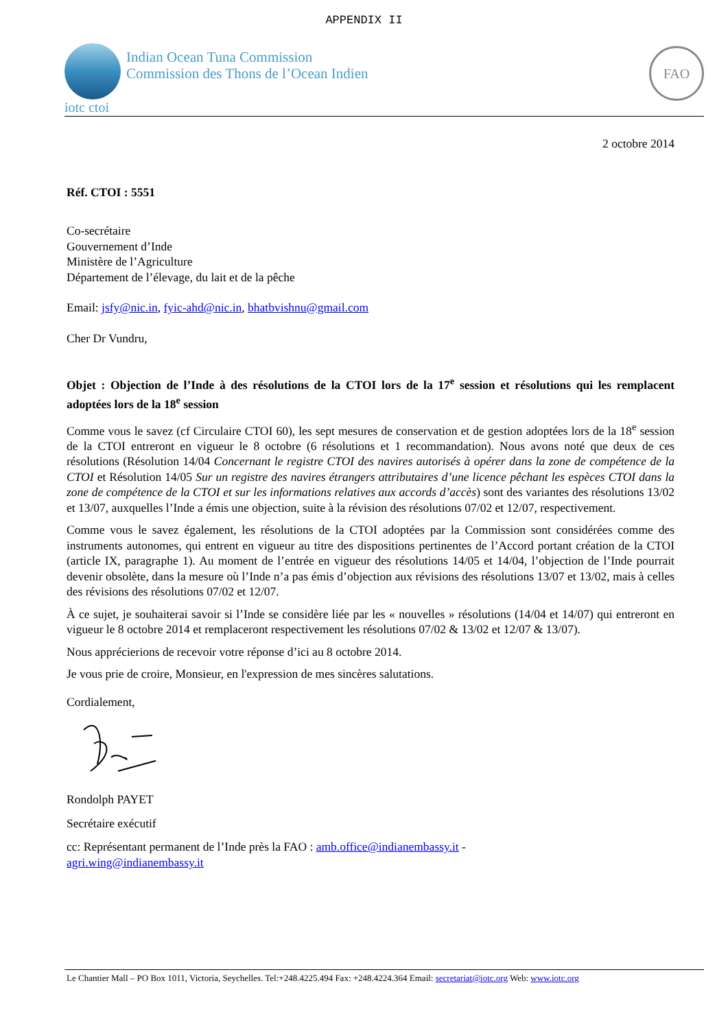APPENDIX II
iotc ctoi
Indian Ocean Tuna Commission
Commission des Thons de l’Ocean Indien
FAO
2 octobre 2014
Réf. CTOI : 5551
Co-secrétaire
Gouvernement d’Inde
Ministère de l’Agriculture
Département de l’élevage, du lait et de la pêche
Email: jsfy@nic.in, fyic-ahd@nic.in, bhatbvishnu@gmail.com
Cher Dr Vundru,
Objet : Objection de l’Inde à des résolutions de la CTOI lors de la 17<sup>e</sup> session et résolutions qui les remplacent adoptées lors de la 18<sup>e</sup> session
Comme vous le savez (cf Circulaire CTOI 60), les sept mesures de conservation et de gestion adoptées lors de la 18<sup>e</sup> session de la CTOI entreront en vigueur le 8 octobre (6 résolutions et 1 recommandation). Nous avons noté que deux de ces résolutions (Résolution 14/04 Concernant le registre CTOI des navires autorisés à opérer dans la zone de compétence de la CTOI et Résolution 14/05 Sur un registre des navires étrangers attributaires d’une licence pêchant les espèces CTOI dans la zone de compétence de la CTOI et sur les informations relatives aux accords d’accès) sont des variantes des résolutions 13/02 et 13/07, auxquelles l’Inde a émis une objection, suite à la révision des résolutions 07/02 et 12/07, respectivement.
Comme vous le savez également, les résolutions de la CTOI adoptées par la Commission sont considérées comme des instruments autonomes, qui entrent en vigueur au titre des dispositions pertinentes de l’Accord portant création de la CTOI (article IX, paragraphe 1). Au moment de l’entrée en vigueur des résolutions 14/05 et 14/04, l’objection de l’Inde pourrait devenir obsolète, dans la mesure où l’Inde n’a pas émis d’objection aux révisions des résolutions 13/07 et 13/02, mais à celles des révisions des résolutions 07/02 et 12/07.
À ce sujet, je souhaiterai savoir si l’Inde se considère liée par les « nouvelles » résolutions (14/04 et 14/07) qui entreront en vigueur le 8 octobre 2014 et remplaceront respectivement les résolutions 07/02 & 13/02 et 12/07 & 13/07).
Nous apprécierions de recevoir votre réponse d’ici au 8 octobre 2014.
Je vous prie de croire, Monsieur, en l'expression de mes sincères salutations.
Cordialement,
Rondolph PAYET
Secrétaire exécutif
cc: Représentant permanent de l’Inde près la FAO : amb.office@indianembassy.it -
agri.wing@indianembassy.it
Le Chantier Mall – PO Box 1011, Victoria, Seychelles. Tel:+248.4225.494 Fax: +248.4224.364 Email: secretariat@iotc.org Web: www.iotc.org